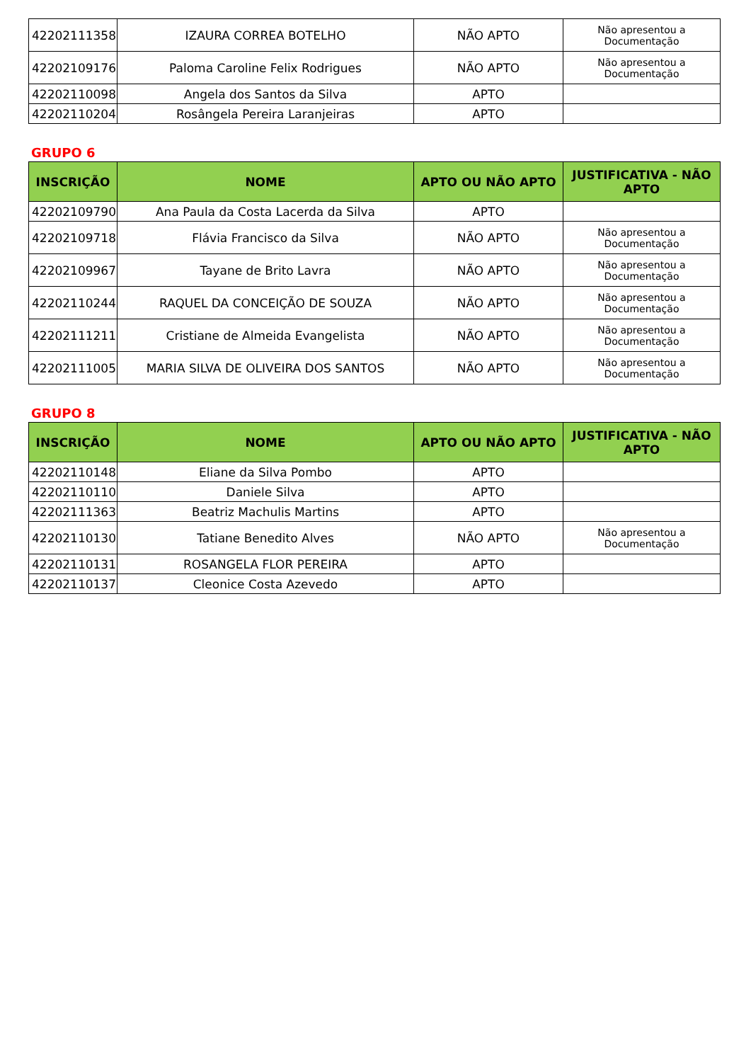| 42202111358 | IZAURA CORREA BOTELHO | NÃO APTO | Não apresentou a Documentação |
| 42202109176 | Paloma Caroline Felix Rodrigues | NÃO APTO | Não apresentou a Documentação |
| 42202110098 | Angela dos Santos da Silva | APTO | |
| 42202110204 | Rosângela Pereira Laranjeiras | APTO | |
GRUPO 6
| INSCRIÇÃO | NOME | APTO OU NÃO APTO | JUSTIFICATIVA - NÃO APTO |
| --- | --- | --- | --- |
| 42202109790 | Ana Paula da Costa Lacerda da Silva | APTO | |
| 42202109718 | Flávia Francisco da Silva | NÃO APTO | Não apresentou a Documentação |
| 42202109967 | Tayane de Brito Lavra | NÃO APTO | Não apresentou a Documentação |
| 42202110244 | RAQUEL DA CONCEIÇÃO DE SOUZA | NÃO APTO | Não apresentou a Documentação |
| 42202111211 | Cristiane de Almeida Evangelista | NÃO APTO | Não apresentou a Documentação |
| 42202111005 | MARIA SILVA DE OLIVEIRA DOS SANTOS | NÃO APTO | Não apresentou a Documentação |
GRUPO 8
| INSCRIÇÃO | NOME | APTO OU NÃO APTO | JUSTIFICATIVA - NÃO APTO |
| --- | --- | --- | --- |
| 42202110148 | Eliane da Silva Pombo | APTO | |
| 42202110110 | Daniele Silva | APTO | |
| 42202111363 | Beatriz Machulis Martins | APTO | |
| 42202110130 | Tatiane Benedito Alves | NÃO APTO | Não apresentou a Documentação |
| 42202110131 | ROSANGELA FLOR PEREIRA | APTO | |
| 42202110137 | Cleonice Costa Azevedo | APTO | |